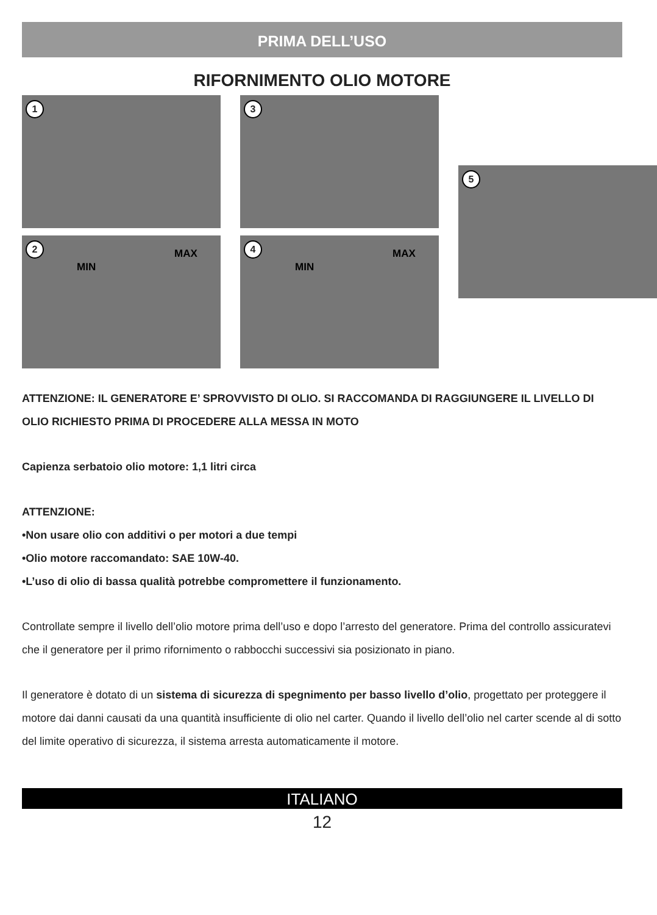PRIMA DELL’USO
RIFORNIMENTO OLIO MOTORE
1
2
MIN
MAX
3
4
MIN
MAX
5
ATTENZIONE: IL GENERATORE E’ SPROVVISTO DI OLIO. SI RACCOMANDA DI RAGGIUNGERE IL LIVELLO DI OLIO RICHIESTO PRIMA DI PROCEDERE ALLA MESSA IN MOTO
Capienza serbatoio olio motore: 1,1 litri circa
ATTENZIONE:
•Non usare olio con additivi o per motori a due tempi
•Olio motore raccomandato: SAE 10W-40.
•L’uso di olio di bassa qualità potrebbe compromettere il funzionamento.
Controllate sempre il livello dell’olio motore prima dell’uso e dopo l’arresto del generatore. Prima del controllo assicuratevi che il generatore per il primo rifornimento o rabbocchi successivi sia posizionato in piano.
Il generatore è dotato di un sistema di sicurezza di spegnimento per basso livello d’olio, progettato per proteggere il motore dai danni causati da una quantità insufficiente di olio nel carter. Quando il livello dell’olio nel carter scende al di sotto del limite operativo di sicurezza, il sistema arresta automaticamente il motore.
ITALIANO
12